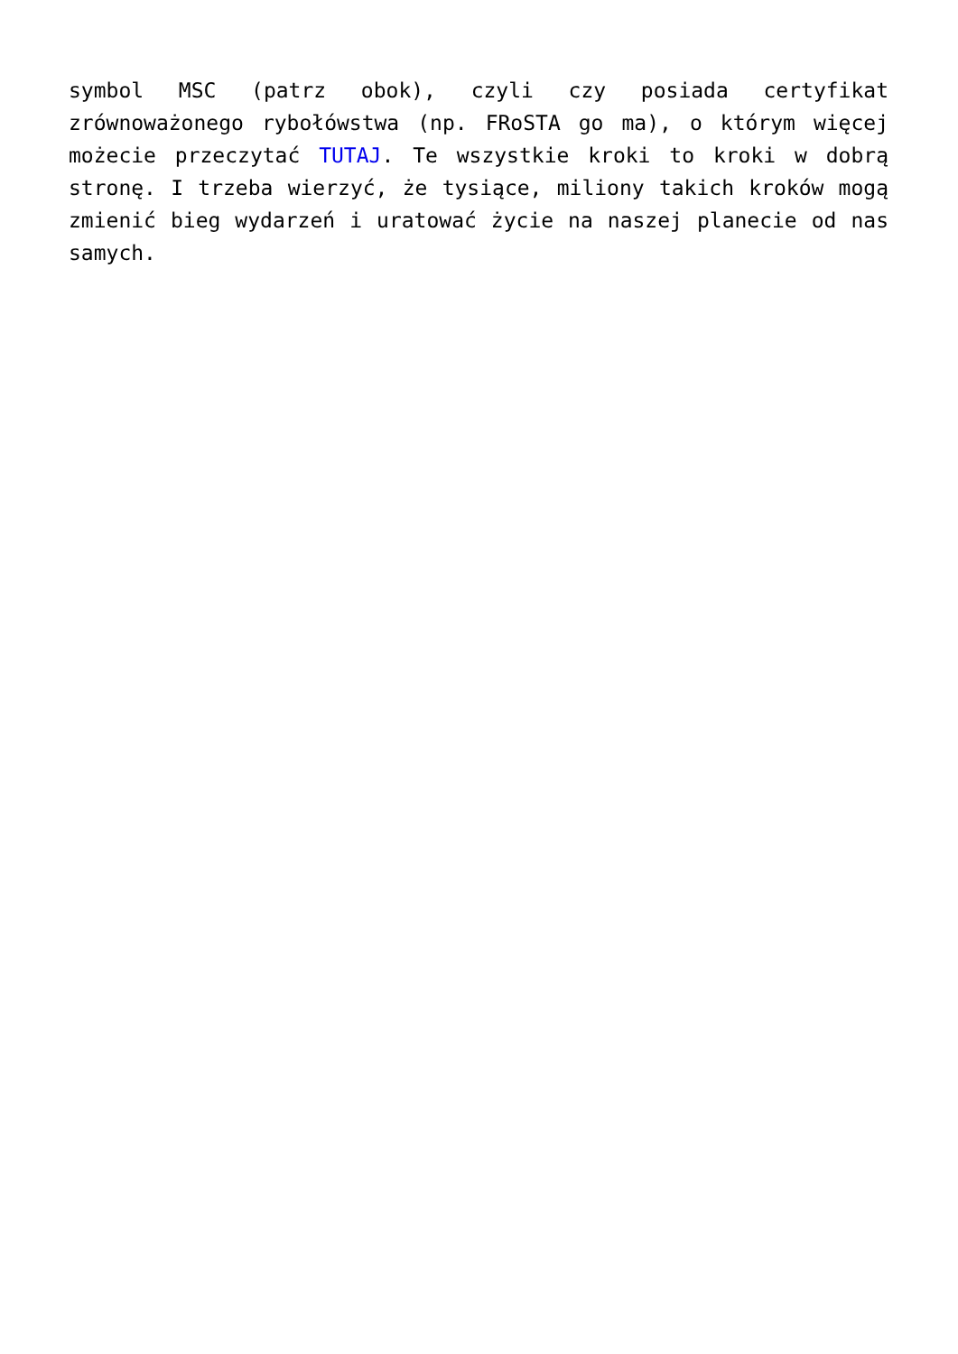symbol MSC (patrz obok), czyli czy posiada certyfikat zrównoważonego rybołówstwa (np. FRoSTA go ma), o którym więcej możecie przeczytać TUTAJ. Te wszystkie kroki to kroki w dobrą stronę. I trzeba wierzyć, że tysiące, miliony takich kroków mogą zmienić bieg wydarzeń i uratować życie na naszej planecie od nas samych.